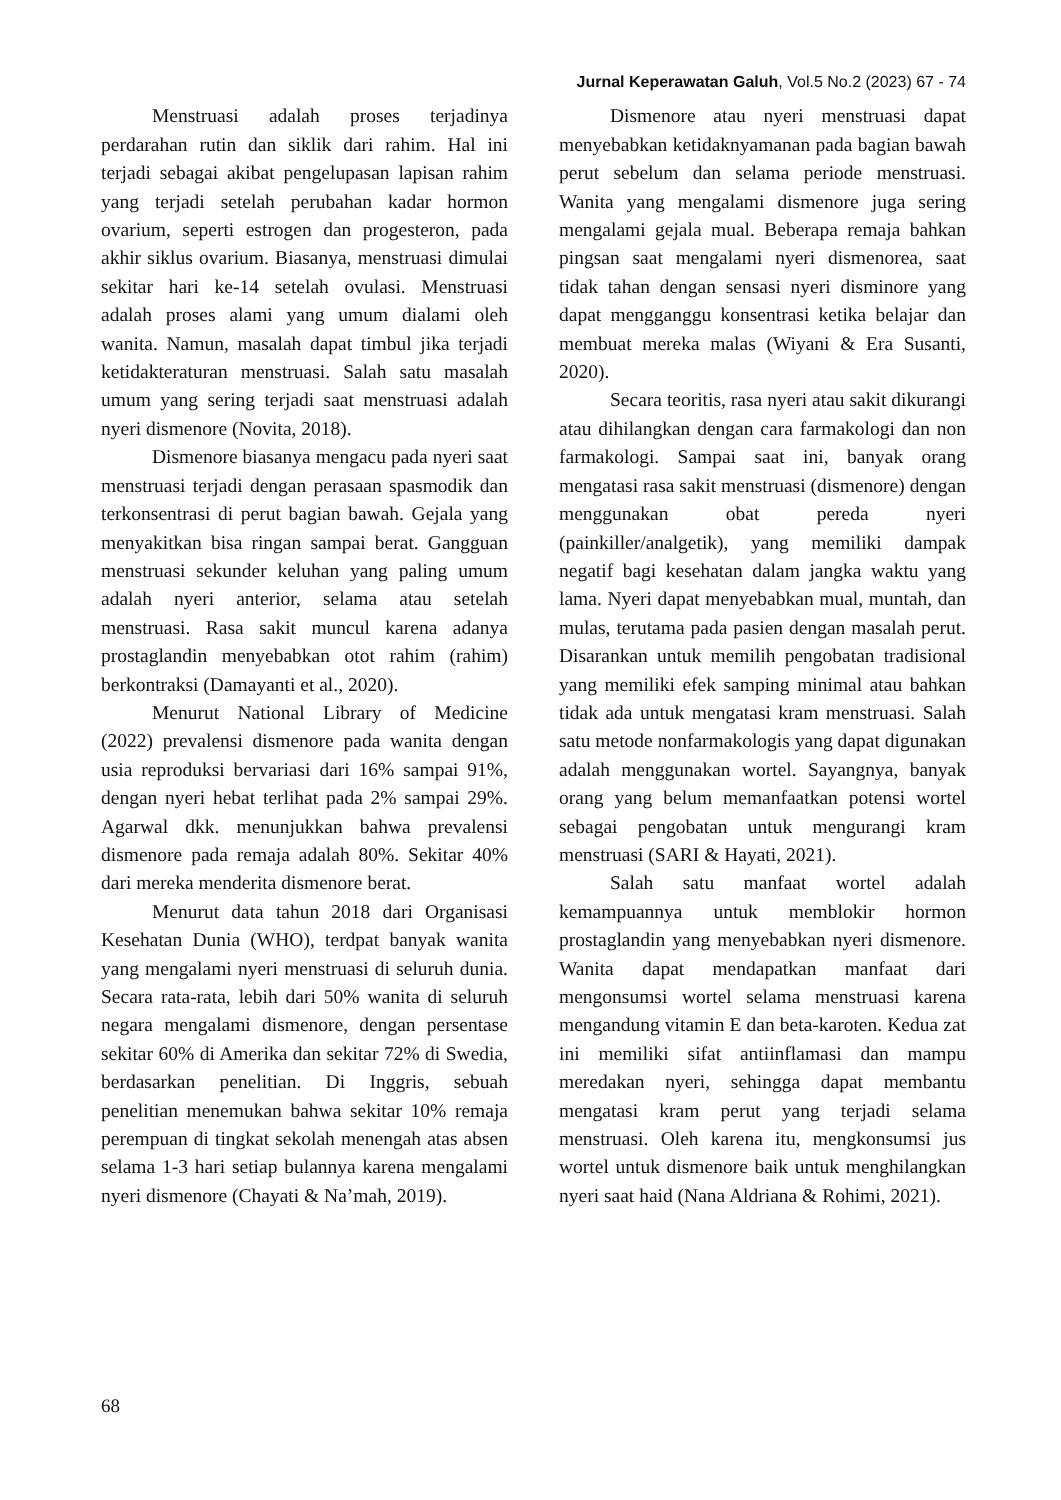Jurnal Keperawatan Galuh, Vol.5 No.2 (2023) 67 - 74
Menstruasi adalah proses terjadinya perdarahan rutin dan siklik dari rahim. Hal ini terjadi sebagai akibat pengelupasan lapisan rahim yang terjadi setelah perubahan kadar hormon ovarium, seperti estrogen dan progesteron, pada akhir siklus ovarium. Biasanya, menstruasi dimulai sekitar hari ke-14 setelah ovulasi. Menstruasi adalah proses alami yang umum dialami oleh wanita. Namun, masalah dapat timbul jika terjadi ketidakteraturan menstruasi. Salah satu masalah umum yang sering terjadi saat menstruasi adalah nyeri dismenore (Novita, 2018).
Dismenore biasanya mengacu pada nyeri saat menstruasi terjadi dengan perasaan spasmodik dan terkonsentrasi di perut bagian bawah. Gejala yang menyakitkan bisa ringan sampai berat. Gangguan menstruasi sekunder keluhan yang paling umum adalah nyeri anterior, selama atau setelah menstruasi. Rasa sakit muncul karena adanya prostaglandin menyebabkan otot rahim (rahim) berkontraksi (Damayanti et al., 2020).
Menurut National Library of Medicine (2022) prevalensi dismenore pada wanita dengan usia reproduksi bervariasi dari 16% sampai 91%, dengan nyeri hebat terlihat pada 2% sampai 29%. Agarwal dkk. menunjukkan bahwa prevalensi dismenore pada remaja adalah 80%. Sekitar 40% dari mereka menderita dismenore berat.
Menurut data tahun 2018 dari Organisasi Kesehatan Dunia (WHO), terdpat banyak wanita yang mengalami nyeri menstruasi di seluruh dunia. Secara rata-rata, lebih dari 50% wanita di seluruh negara mengalami dismenore, dengan persentase sekitar 60% di Amerika dan sekitar 72% di Swedia, berdasarkan penelitian. Di Inggris, sebuah penelitian menemukan bahwa sekitar 10% remaja perempuan di tingkat sekolah menengah atas absen selama 1-3 hari setiap bulannya karena mengalami nyeri dismenore (Chayati & Na’mah, 2019).
Dismenore atau nyeri menstruasi dapat menyebabkan ketidaknyamanan pada bagian bawah perut sebelum dan selama periode menstruasi. Wanita yang mengalami dismenore juga sering mengalami gejala mual. Beberapa remaja bahkan pingsan saat mengalami nyeri dismenorea, saat tidak tahan dengan sensasi nyeri disminore yang dapat mengganggu konsentrasi ketika belajar dan membuat mereka malas (Wiyani & Era Susanti, 2020).
Secara teoritis, rasa nyeri atau sakit dikurangi atau dihilangkan dengan cara farmakologi dan non farmakologi. Sampai saat ini, banyak orang mengatasi rasa sakit menstruasi (dismenore) dengan menggunakan obat pereda nyeri (painkiller/analgetik), yang memiliki dampak negatif bagi kesehatan dalam jangka waktu yang lama. Nyeri dapat menyebabkan mual, muntah, dan mulas, terutama pada pasien dengan masalah perut. Disarankan untuk memilih pengobatan tradisional yang memiliki efek samping minimal atau bahkan tidak ada untuk mengatasi kram menstruasi. Salah satu metode nonfarmakologis yang dapat digunakan adalah menggunakan wortel. Sayangnya, banyak orang yang belum memanfaatkan potensi wortel sebagai pengobatan untuk mengurangi kram menstruasi (SARI & Hayati, 2021).
Salah satu manfaat wortel adalah kemampuannya untuk memblokir hormon prostaglandin yang menyebabkan nyeri dismenore. Wanita dapat mendapatkan manfaat dari mengonsumsi wortel selama menstruasi karena mengandung vitamin E dan beta-karoten. Kedua zat ini memiliki sifat antiinflamasi dan mampu meredakan nyeri, sehingga dapat membantu mengatasi kram perut yang terjadi selama menstruasi. Oleh karena itu, mengkonsumsi jus wortel untuk dismenore baik untuk menghilangkan nyeri saat haid (Nana Aldriana & Rohimi, 2021).
68